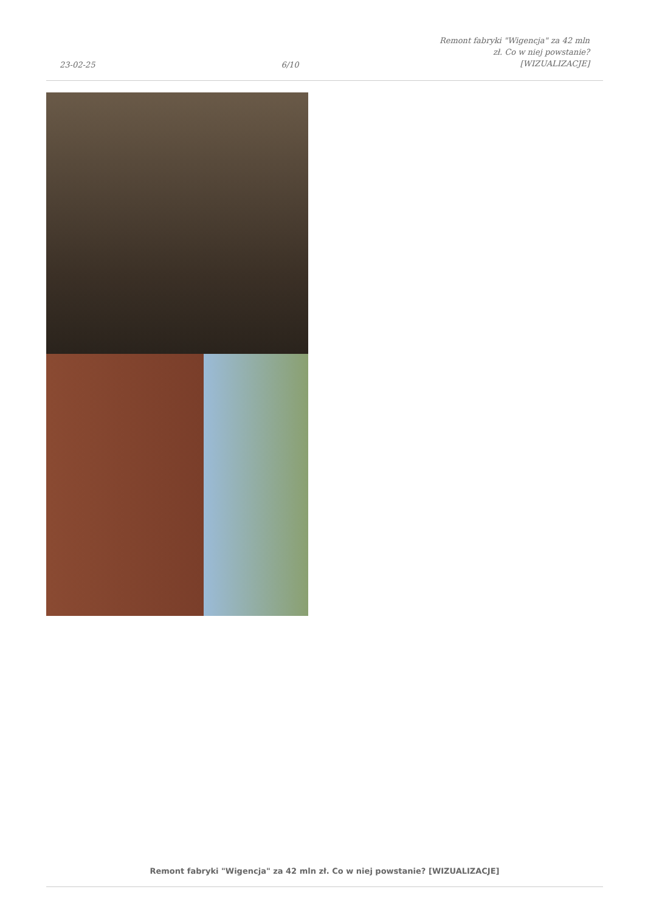23-02-25
6/10
Remont fabryki "Wigencja" za 42 mln
zł. Co w niej powstanie?
[WIZUALIZACJE]
Remont fabryki "Wigencja" za 42 mln zł. Co w niej powstanie? [WIZUALIZACJE]